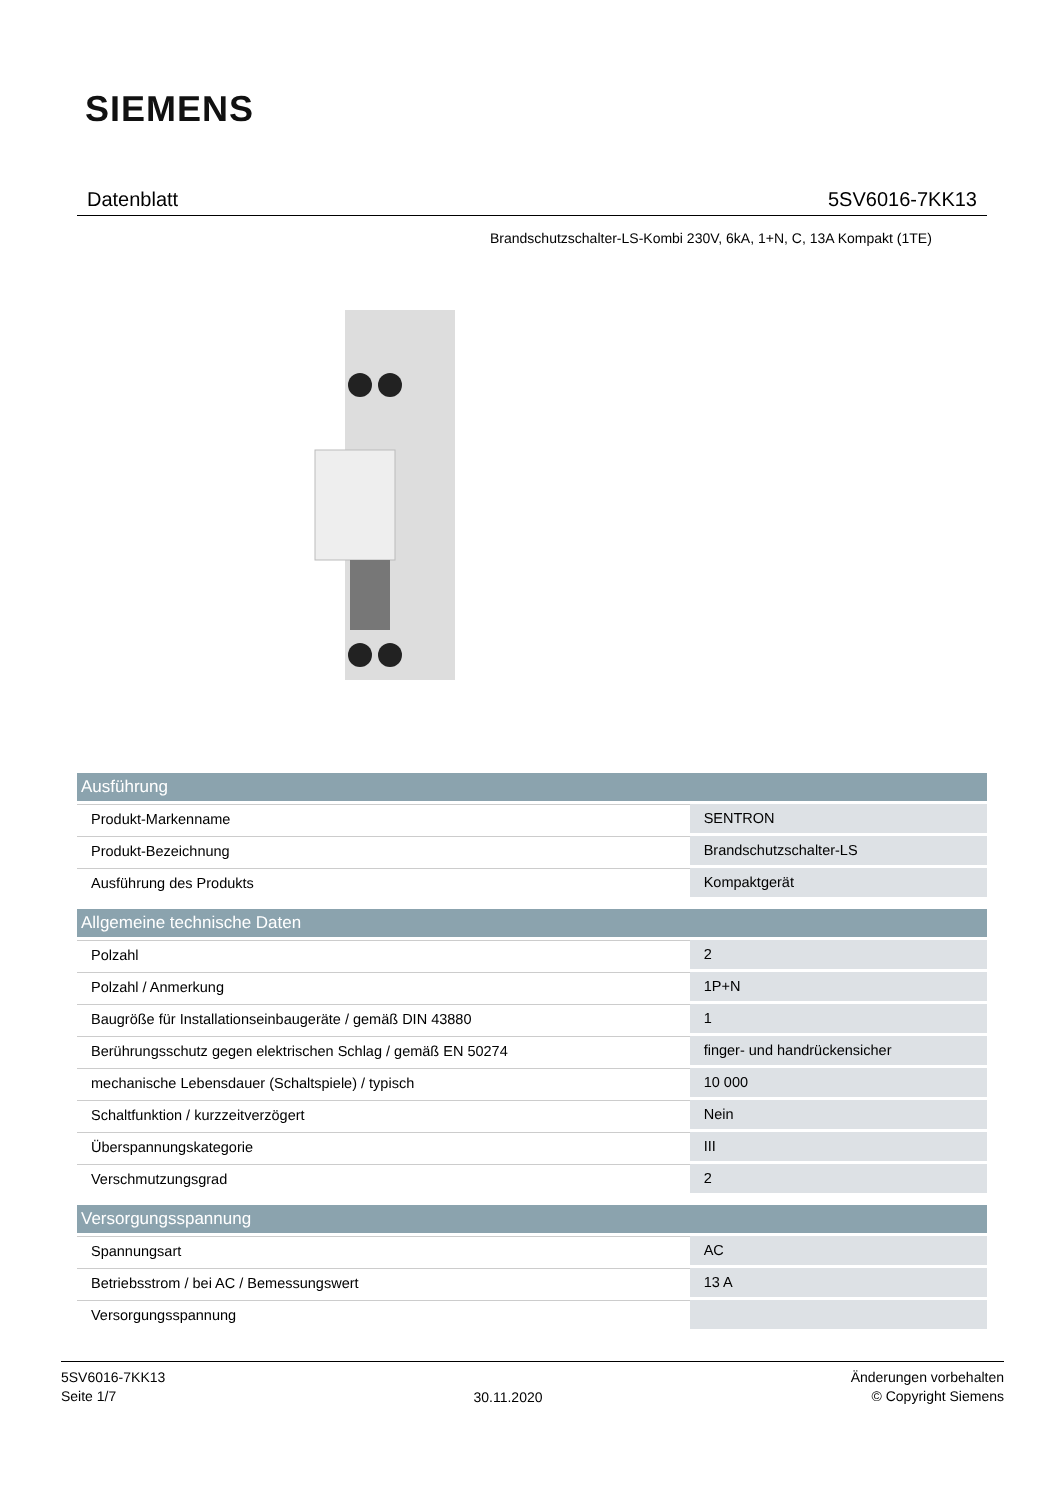SIEMENS
Datenblatt 5SV6016-7KK13
Brandschutzschalter-LS-Kombi 230V, 6kA, 1+N, C, 13A Kompakt (1TE)
| Ausführung | |
| --- | --- |
| Produkt-Markenname | SENTRON |
| Produkt-Bezeichnung | Brandschutzschalter-LS |
| Ausführung des Produkts | Kompaktgerät |
| Allgemeine technische Daten | |
| Polzahl | 2 |
| Polzahl / Anmerkung | 1P+N |
| Baugröße für Installationseinbaugeräte / gemäß DIN 43880 | 1 |
| Berührungsschutz gegen elektrischen Schlag / gemäß EN 50274 | finger- und handrückensicher |
| mechanische Lebensdauer (Schaltspiele) / typisch | 10 000 |
| Schaltfunktion / kurzzeitverzögert | Nein |
| Überspannungskategorie | III |
| Verschmutzungsgrad | 2 |
| Versorgungsspannung | |
| Spannungsart | AC |
| Betriebsstrom / bei AC / Bemessungswert | 13 A |
| Versorgungsspannung | |
5SV6016-7KK13
Seite 1/7
30.11.2020
Änderungen vorbehalten
© Copyright Siemens